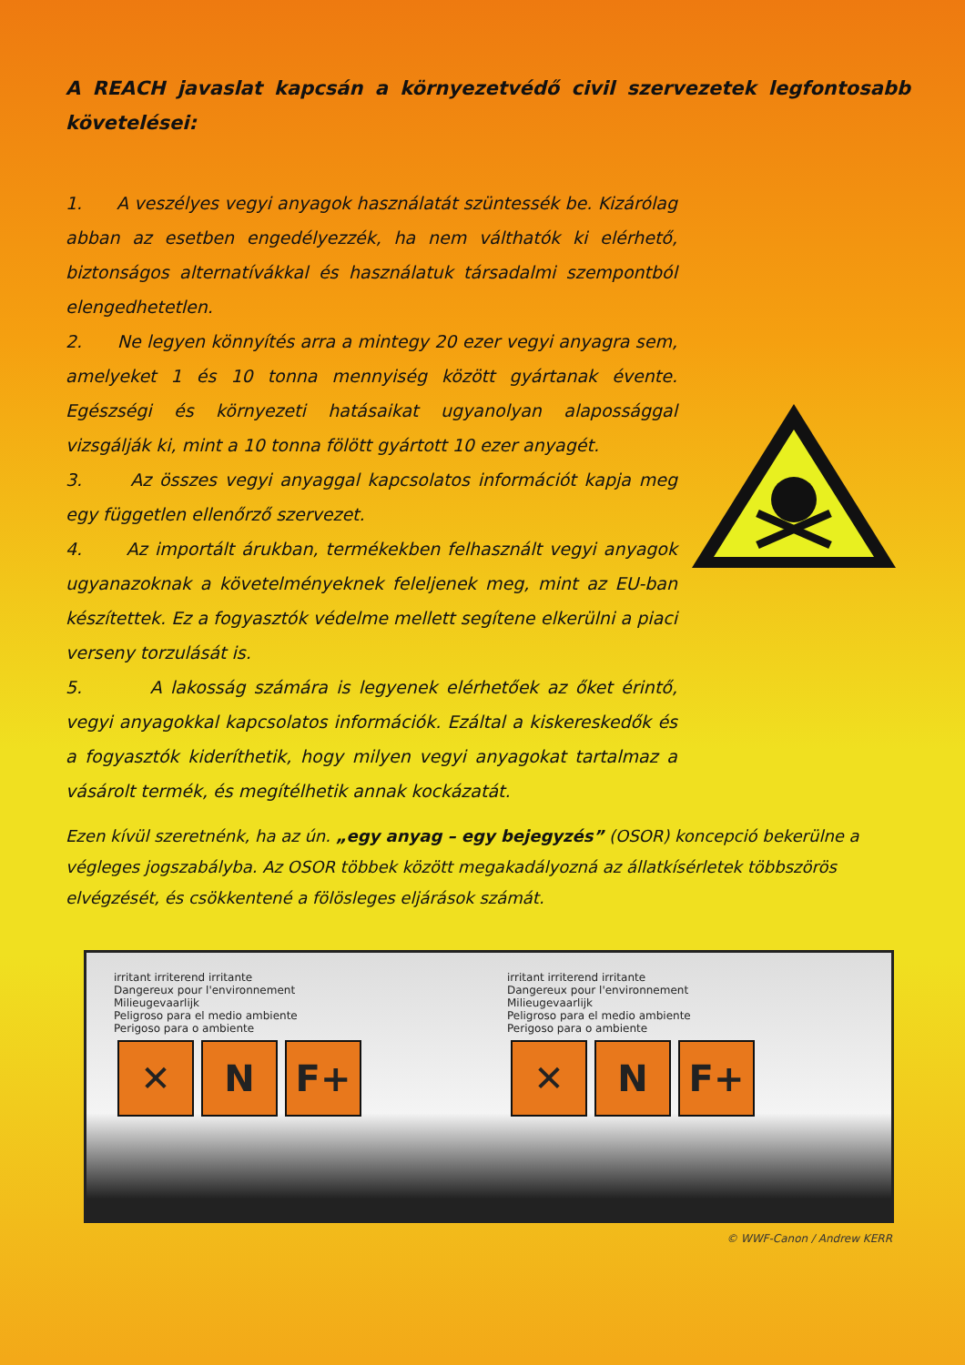A REACH javaslat kapcsán a környezetvédő civil szervezetek legfontosabb követelései:
1. A veszélyes vegyi anyagok használatát szüntessék be. Kizárólag abban az esetben engedélyezzék, ha nem válthatók ki elérhető, biztonságos alternatívákkal és használatuk társadalmi szempontból elengedhetetlen.
2. Ne legyen könnyítés arra a mintegy 20 ezer vegyi anyagra sem, amelyeket 1 és 10 tonna mennyiség között gyártanak évente. Egészségi és környezeti hatásaikat ugyanolyan alapossággal vizsgálják ki, mint a 10 tonna fölött gyártott 10 ezer anyagét.
3. Az összes vegyi anyaggal kapcsolatos információt kapja meg egy független ellenőrző szervezet.
4. Az importált árukban, termékekben felhasznált vegyi anyagok ugyanazoknak a követelményeknek feleljenek meg, mint az EU-ban készítettek. Ez a fogyasztók védelme mellett segítene elkerülni a piaci verseny torzulását is.
5. A lakosság számára is legyenek elérhetőek az őket érintő, vegyi anyagokkal kapcsolatos információk. Ezáltal a kiskereskedők és a fogyasztók kideríthetik, hogy milyen vegyi anyagokat tartalmaz a vásárolt termék, és megítélhetik annak kockázatát.
Ezen kívül szeretnénk, ha az ún. „egy anyag – egy bejegyzés” (OSOR) koncepció bekerülne a végleges jogszabályba. Az OSOR többek között megakadályozná az állatkísérletek többszörös elvégzését, és csökkentené a fölösleges eljárások számát.
irritant irriterend irritante
Dangereux pour l'environnement
Milieugevaarlijk
Peligroso para el medio ambiente
Perigoso para o ambiente
✕ N F+
irritant irriterend irritante
Dangereux pour l'environnement
Milieugevaarlijk
Peligroso para el medio ambiente
Perigoso para o ambiente
✕ N F+
© WWF-Canon / Andrew KERR